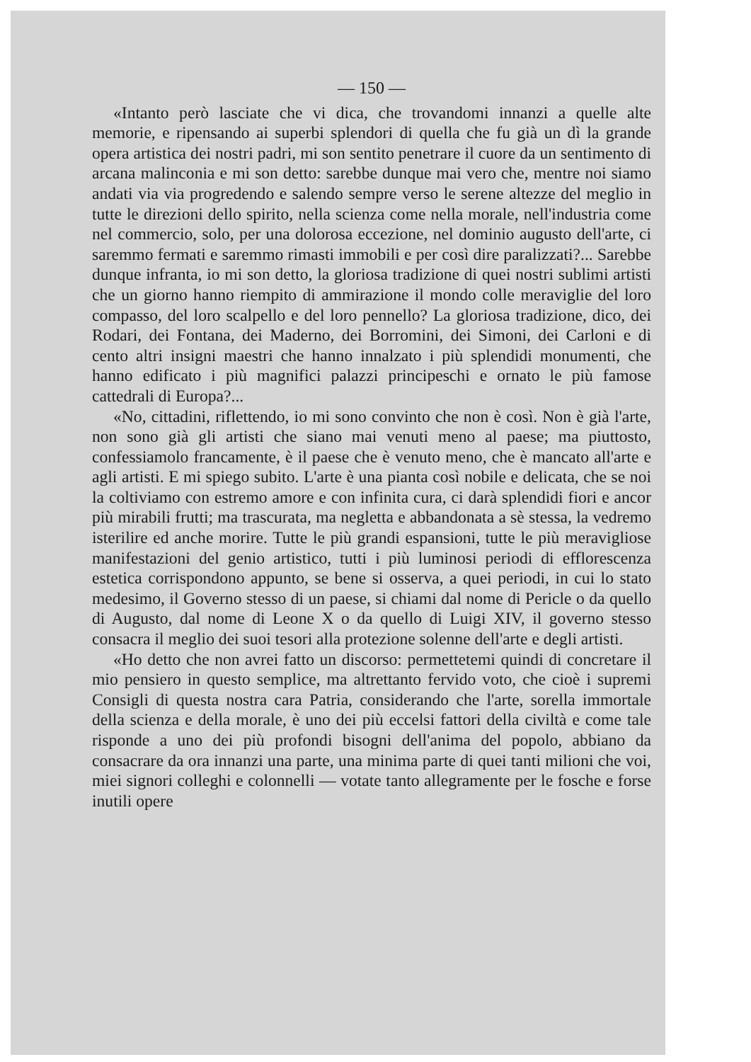— 150 —
«Intanto però lasciate che vi dica, che trovandomi innanzi a quelle alte memorie, e ripensando ai superbi splendori di quella che fu già un dì la grande opera artistica dei nostri padri, mi son sentito penetrare il cuore da un sentimento di arcana malinconia e mi son detto: sarebbe dunque mai vero che, mentre noi siamo andati via via progredendo e salendo sempre verso le serene altezze del meglio in tutte le direzioni dello spirito, nella scienza come nella morale, nell'industria come nel commercio, solo, per una dolorosa eccezione, nel dominio augusto dell'arte, ci saremmo fermati e saremmo rimasti immobili e per così dire paralizzati?... Sarebbe dunque infranta, io mi son detto, la gloriosa tradizione di quei nostri sublimi artisti che un giorno hanno riempito di ammirazione il mondo colle meraviglie del loro compasso, del loro scalpello e del loro pennello? La gloriosa tradizione, dico, dei Rodari, dei Fontana, dei Maderno, dei Borromini, dei Simoni, dei Carloni e di cento altri insigni maestri che hanno innalzato i più splendidi monumenti, che hanno edificato i più magnifici palazzi principeschi e ornato le più famose cattedrali di Europa?...
«No, cittadini, riflettendo, io mi sono convinto che non è così. Non è già l'arte, non sono già gli artisti che siano mai venuti meno al paese; ma piuttosto, confessiamolo francamente, è il paese che è venuto meno, che è mancato all'arte e agli artisti. E mi spiego subito. L'arte è una pianta così nobile e delicata, che se noi la coltiviamo con estremo amore e con infinita cura, ci darà splendidi fiori e ancor più mirabili frutti; ma trascurata, ma negletta e abbandonata a sè stessa, la vedremo isterilire ed anche morire. Tutte le più grandi espansioni, tutte le più meravigliose manifestazioni del genio artistico, tutti i più luminosi periodi di efflorescenza estetica corrispondono appunto, se bene si osserva, a quei periodi, in cui lo stato medesimo, il Governo stesso di un paese, si chiami dal nome di Pericle o da quello di Augusto, dal nome di Leone X o da quello di Luigi XIV, il governo stesso consacra il meglio dei suoi tesori alla protezione solenne dell'arte e degli artisti.
«Ho detto che non avrei fatto un discorso: permettetemi quindi di concretare il mio pensiero in questo semplice, ma altrettanto fervido voto, che cioè i supremi Consigli di questa nostra cara Patria, considerando che l'arte, sorella immortale della scienza e della morale, è uno dei più eccelsi fattori della civiltà e come tale risponde a uno dei più profondi bisogni dell'anima del popolo, abbiano da consacrare da ora innanzi una parte, una minima parte di quei tanti milioni che voi, miei signori colleghi e colonnelli — votate tanto allegramente per le fosche e forse inutili opere